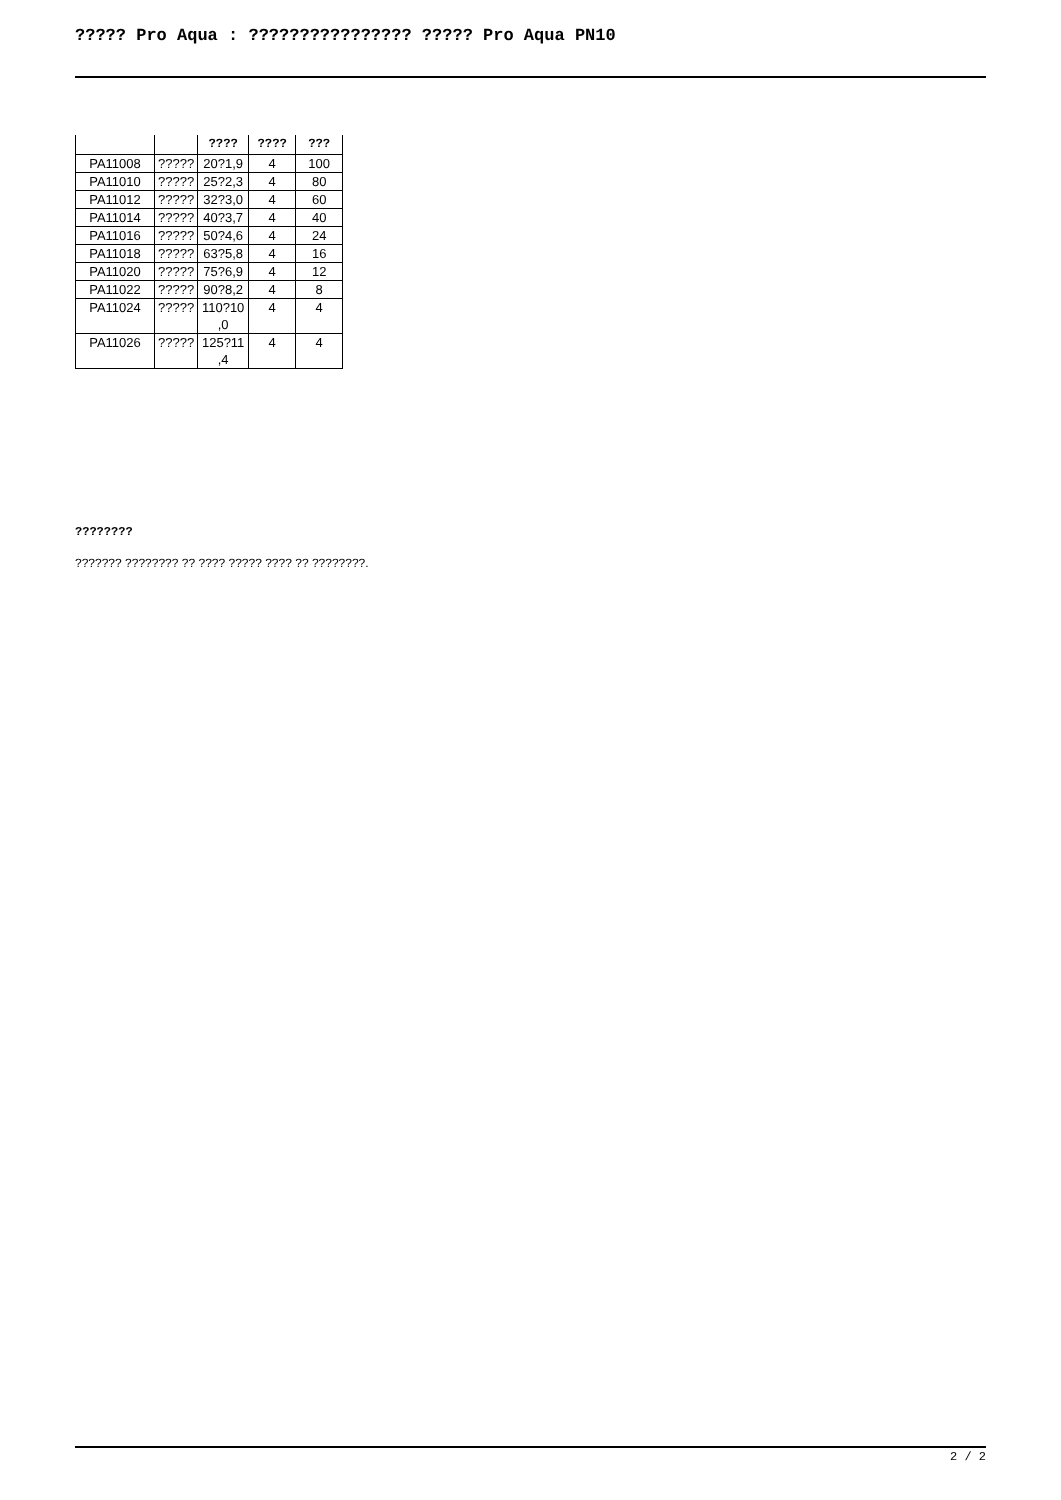????? Pro Aqua : ???????????????? ????? Pro Aqua PN10
| | | ???? | ???? | ??? |
| --- | --- | --- | --- | --- |
| PA11008 | ????? | 20?1,9 | 4 | 100 |
| PA11010 | ????? | 25?2,3 | 4 | 80 |
| PA11012 | ????? | 32?3,0 | 4 | 60 |
| PA11014 | ????? | 40?3,7 | 4 | 40 |
| PA11016 | ????? | 50?4,6 | 4 | 24 |
| PA11018 | ????? | 63?5,8 | 4 | 16 |
| PA11020 | ????? | 75?6,9 | 4 | 12 |
| PA11022 | ????? | 90?8,2 | 4 | 8 |
| PA11024 | ????? | 110?10 ,0 | 4 | 4 |
| PA11026 | ????? | 125?11 ,4 | 4 | 4 |
????????
??????? ???????? ?? ???? ????? ???? ?? ????????.
2 / 2